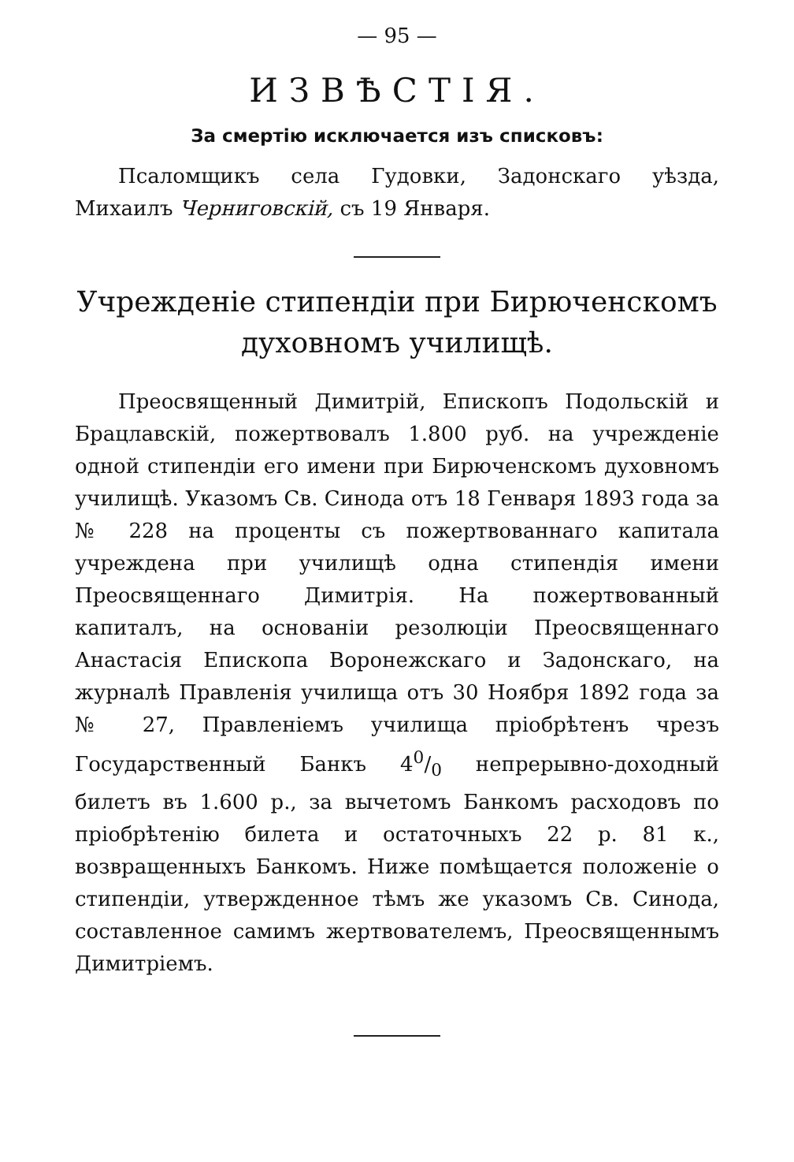— 95 —
ИЗВѢСТІЯ.
За смертію исключается изъ списковъ:
Псаломщикъ села Гудовки, Задонскаго уѣзда, Михаилъ Черниговскій, съ 19 Января.
Учрежденіе стипендіи при Бирюченскомъ духовномъ училищѣ.
Преосвященный Димитрій, Епископъ Подольскій и Брацлавскій, пожертвовалъ 1.800 руб. на учрежденіе одной стипендіи его имени при Бирюченскомъ духовномъ училищѣ. Указомъ Св. Синода отъ 18 Генваря 1893 года за № 228 на проценты съ пожертвованнаго капитала учреждена при училищѣ одна стипендія имени Преосвященнаго Димитрія. На пожертвованный капиталъ, на основаніи резолюціи Преосвященнаго Анастасія Епископа Воронежскаго и Задонскаго, на журналѣ Правленія училища отъ 30 Ноября 1892 года за № 27, Правленіемъ училища пріобрѣтенъ чрезъ Государственный Банкъ 40/0 непрерывно-доходный билетъ въ 1.600 р., за вычетомъ Банкомъ расходовъ по пріобрѣтенію билета и остаточныхъ 22 р. 81 к., возвращенныхъ Банкомъ. Ниже помѣщается положеніе о стипендіи, утвержденное тѣмъ же указомъ Св. Синода, составленное самимъ жертвователемъ, Преосвященнымъ Димитріемъ.